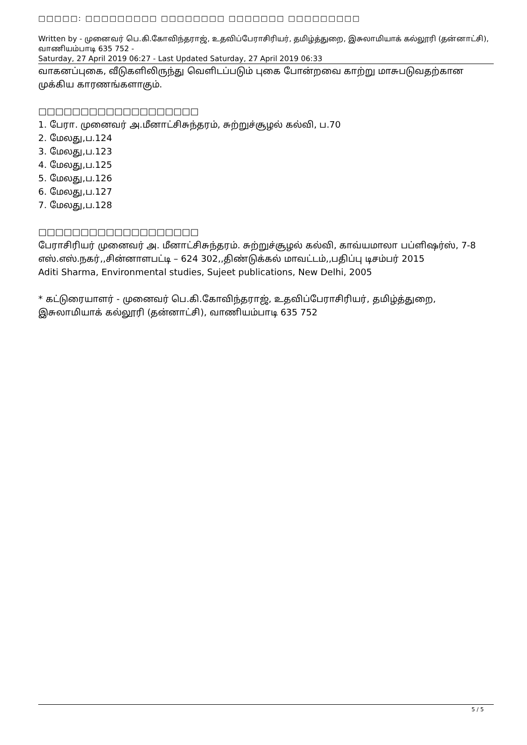□□□□□: □□□□□□□□□ □□□□□□□□ □□□□□□□ □□□□□□□□□
Written by - முனைவர் பெ.கி.கோவிந்தராஜ், உதவிப்பேராசிரியர், தமிழ்த்துறை, இசுலாமியாக் கல்லூரி (தன்னாட்சி), வாணியம்பாடி 635 752 -
Saturday, 27 April 2019 06:27 - Last Updated Saturday, 27 April 2019 06:33
வாகனப்புகை, வீடுகளிலிருந்து வெளிடப்படும் புகை போன்றவை காற்று மாசுபடுவதற்கான முக்கிய காரணங்களாகும்.
□□□□□□□□□□□□□□□□□□□
1. பேரா. முனைவர் அ.மீனாட்சிசுந்தரம், சுற்றுச்சூழல் கல்வி, ப.70
2. மேலது,ப.124
3. மேலது,ப.123
4. மேலது,ப.125
5. மேலது,ப.126
6. மேலது,ப.127
7. மேலது,ப.128
□□□□□□□□□□□□□□□□□□□
பேராசிரியர் முனைவர் அ. மீனாட்சிசுந்தரம். சுற்றுச்சூழல் கல்வி, காவ்யமாலா பப்ளிஷர்ஸ், 7-8 எஸ்.எஸ்.நகர்,,சின்னாளபட்டி – 624 302,,திண்டுக்கல் மாவட்டம்,,பதிப்பு டிசம்பர் 2015
Aditi Sharma, Environmental studies, Sujeet publications, New Delhi, 2005
* கட்டுரையாளர் - முனைவர் பெ.கி.கோவிந்தராஜ், உதவிப்பேராசிரியர், தமிழ்த்துறை, இசுலாமியாக் கல்லூரி (தன்னாட்சி), வாணியம்பாடி 635 752
5 / 5